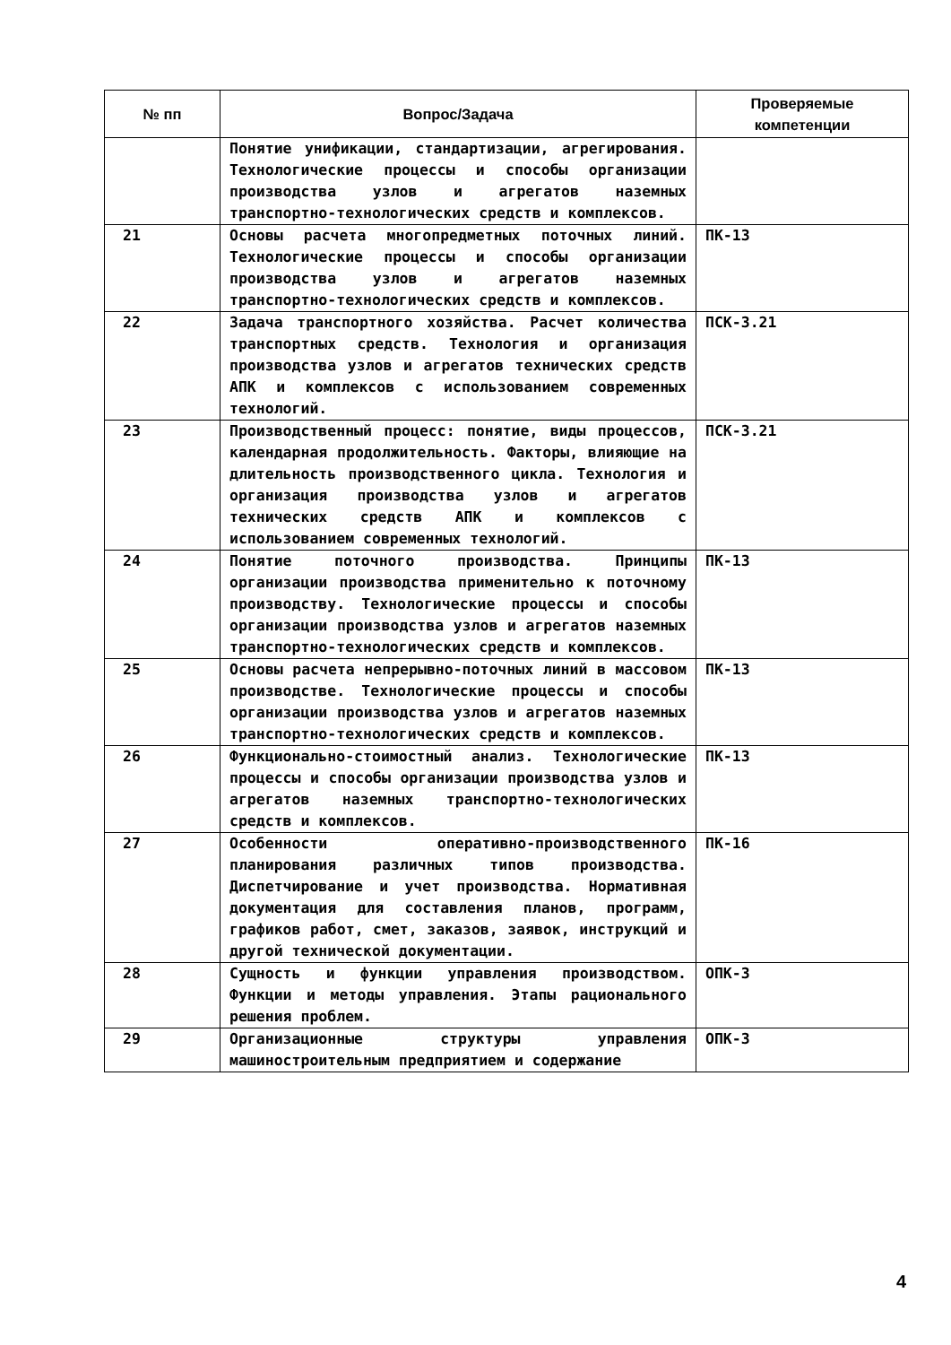| № пп | Вопрос/Задача | Проверяемые компетенции |
| --- | --- | --- |
| | Понятие унификации, стандартизации, агрегирования. Технологические процессы и способы организации производства узлов и агрегатов наземных транспортно-технологических средств и комплексов. | |
| 21 | Основы расчета многопредметных поточных линий. Технологические процессы и способы организации производства узлов и агрегатов наземных транспортно-технологических средств и комплексов. | ПК-13 |
| 22 | Задача транспортного хозяйства. Расчет количества транспортных средств. Технология и организация производства узлов и агрегатов технических средств АПК и комплексов с использованием современных технологий. | ПСК-3.21 |
| 23 | Производственный процесс: понятие, виды процессов, календарная продолжительность. Факторы, влияющие на длительность производственного цикла. Технология и организация производства узлов и агрегатов технических средств АПК и комплексов с использованием современных технологий. | ПСК-3.21 |
| 24 | Понятие поточного производства. Принципы организации производства применительно к поточному производству. Технологические процессы и способы организации производства узлов и агрегатов наземных транспортно-технологических средств и комплексов. | ПК-13 |
| 25 | Основы расчета непрерывно-поточных линий в массовом производстве. Технологические процессы и способы организации производства узлов и агрегатов наземных транспортно-технологических средств и комплексов. | ПК-13 |
| 26 | Функционально-стоимостный анализ. Технологические процессы и способы организации производства узлов и агрегатов наземных транспортно-технологических средств и комплексов. | ПК-13 |
| 27 | Особенности оперативно-производственного планирования различных типов производства. Диспетчирование и учет производства. Нормативная документация для составления планов, программ, графиков работ, смет, заказов, заявок, инструкций и другой технической документации. | ПК-16 |
| 28 | Сущность и функции управления производством. Функции и методы управления. Этапы рационального решения проблем. | ОПК-3 |
| 29 | Организационные структуры управления машиностроительным предприятием и содержание | ОПК-3 |
4